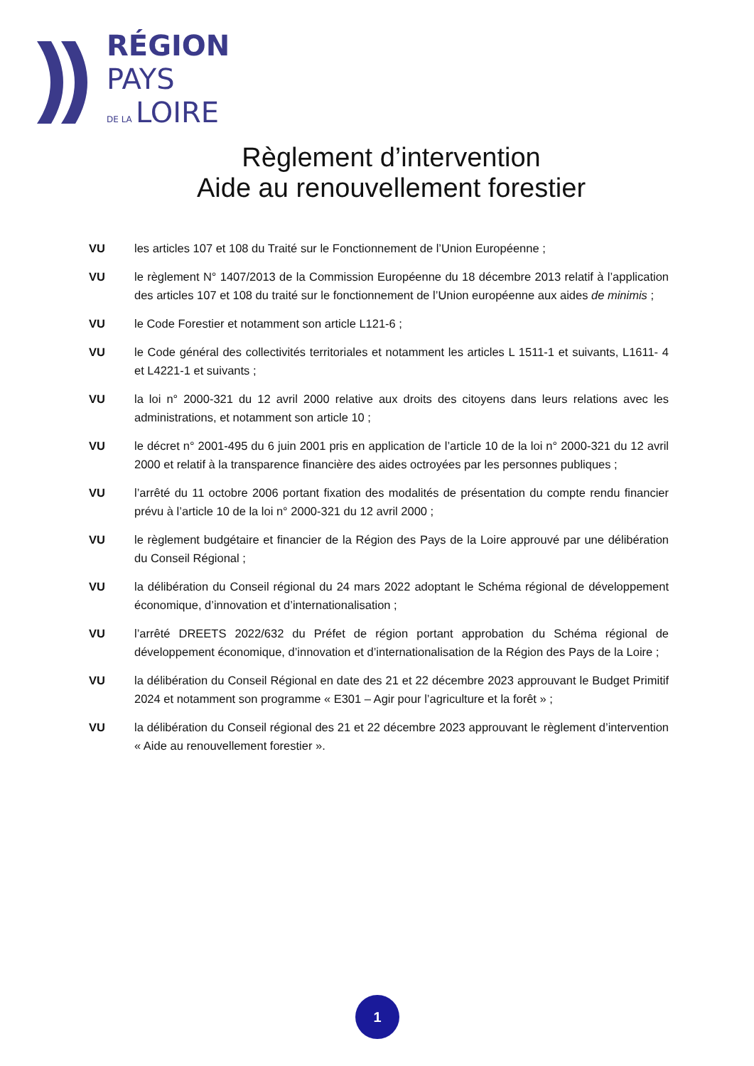RÉGION
PAYS
DE LA LOIRE
Règlement d’intervention
Aide au renouvellement forestier
VU les articles 107 et 108 du Traité sur le Fonctionnement de l’Union Européenne ;
VU le règlement N° 1407/2013 de la Commission Européenne du 18 décembre 2013 relatif à l’application des articles 107 et 108 du traité sur le fonctionnement de l’Union européenne aux aides de minimis ;
VU le Code Forestier et notamment son article L121-6 ;
VU le Code général des collectivités territoriales et notamment les articles L 1511-1 et suivants, L1611- 4 et L4221-1 et suivants ;
VU la loi n° 2000-321 du 12 avril 2000 relative aux droits des citoyens dans leurs relations avec les administrations, et notamment son article 10 ;
VU le décret n° 2001-495 du 6 juin 2001 pris en application de l’article 10 de la loi n° 2000-321 du 12 avril 2000 et relatif à la transparence financière des aides octroyées par les personnes publiques ;
VU l’arrêté du 11 octobre 2006 portant fixation des modalités de présentation du compte rendu financier prévu à l’article 10 de la loi n° 2000-321 du 12 avril 2000 ;
VU le règlement budgétaire et financier de la Région des Pays de la Loire approuvé par une délibération du Conseil Régional ;
VU la délibération du Conseil régional du 24 mars 2022 adoptant le Schéma régional de développement économique, d’innovation et d’internationalisation ;
VU l’arrêté DREETS 2022/632 du Préfet de région portant approbation du Schéma régional de développement économique, d’innovation et d’internationalisation de la Région des Pays de la Loire ;
VU la délibération du Conseil Régional en date des 21 et 22 décembre 2023 approuvant le Budget Primitif 2024 et notamment son programme « E301 – Agir pour l’agriculture et la forêt » ;
VU la délibération du Conseil régional des 21 et 22 décembre 2023 approuvant le règlement d’intervention « Aide au renouvellement forestier ».
1